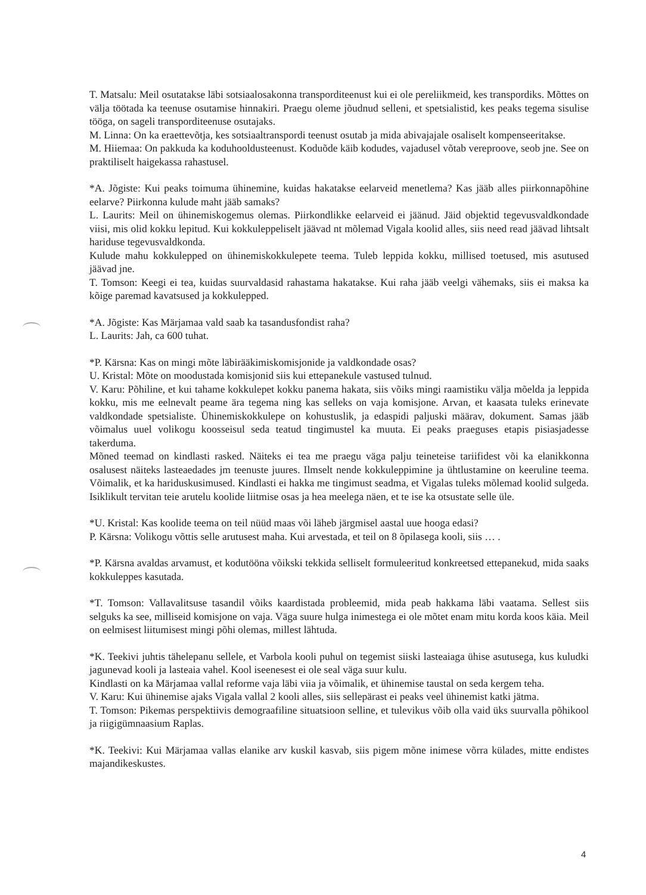T. Matsalu: Meil osutatakse läbi sotsiaalosakonna transporditeenust kui ei ole pereliikmeid, kes transpordiks. Mõttes on välja töötada ka teenuse osutamise hinnakiri. Praegu oleme jõudnud selleni, et spetsialistid, kes peaks tegema sisulise tööga, on sageli transporditeenuse osutajaks.
M. Linna: On ka eraettevõtja, kes sotsiaaltranspordi teenust osutab ja mida abivajajale osaliselt kompenseeritakse.
M. Hiiemaa: On pakkuda ka koduhooldusteenust. Koduõde käib kodudes, vajadusel võtab vereproove, seob jne. See on praktiliselt haigekassa rahastusel.
*A. Jõgiste: Kui peaks toimuma ühinemine, kuidas hakatakse eelarveid menetlema? Kas jääb alles piirkonnapõhine eelarve? Piirkonna kulude maht jääb samaks?
L. Laurits: Meil on ühinemiskogemus olemas. Piirkondlikke eelarveid ei jäänud. Jäid objektid tegevusvaldkondade viisi, mis olid kokku lepitud. Kui kokkuleppeliselt jäävad nt mõlemad Vigala koolid alles, siis need read jäävad lihtsalt hariduse tegevusvaldkonda.
Kulude mahu kokkulepped on ühinemiskokkulepete teema. Tuleb leppida kokku, millised toetused, mis asutused jäävad jne.
T. Tomson: Keegi ei tea, kuidas suurvaldasid rahastama hakatakse. Kui raha jääb veelgi vähemaks, siis ei maksa ka kõige paremad kavatsused ja kokkulepped.
*A. Jõgiste: Kas Märjamaa vald saab ka tasandusfondist raha?
L. Laurits: Jah, ca 600 tuhat.
*P. Kärsna: Kas on mingi mõte läbirääkimiskomisjonide ja valdkondade osas?
U. Kristal: Mõte on moodustada komisjonid siis kui ettepanekule vastused tulnud.
V. Karu: Põhiline, et kui tahame kokkulepet kokku panema hakata, siis võiks mingi raamistiku välja mõelda ja leppida kokku, mis me eelnevalt peame ära tegema ning kas selleks on vaja komisjone. Arvan, et kaasata tuleks erinevate valdkondade spetsialiste. Ühinemiskokkulepe on kohustuslik, ja edaspidi paljuski määrav, dokument. Samas jääb võimalus uuel volikogu koosseisul seda teatud tingimustel ka muuta. Ei peaks praeguses etapis pisiasjadesse takerduma.
Mõned teemad on kindlasti rasked. Näiteks ei tea me praegu väga palju teineteise tariifidest või ka elanikkonna osalusest näiteks lasteaedades jm teenuste juures. Ilmselt nende kokkuleppimine ja ühtlustamine on keeruline teema. Võimalik, et ka hariduskusimused. Kindlasti ei hakka me tingimust seadma, et Vigalas tuleks mõlemad koolid sulgeda. Isiklikult tervitan teie arutelu koolide liitmise osas ja hea meelega näen, et te ise ka otsustate selle üle.
*U. Kristal: Kas koolide teema on teil nüüd maas või läheb järgmisel aastal uue hooga edasi?
P. Kärsna: Volikogu võttis selle arutusest maha. Kui arvestada, et teil on 8 õpilasega kooli, siis … .
*P. Kärsna avaldas arvamust, et kodutööna võikski tekkida selliselt formuleeritud konkreetsed ettepanekud, mida saaks kokkuleppes kasutada.
*T. Tomson: Vallavalitsuse tasandil võiks kaardistada probleemid, mida peab hakkama läbi vaatama. Sellest siis selguks ka see, milliseid komisjone on vaja. Väga suure hulga inimestega ei ole mõtet enam mitu korda koos käia. Meil on eelmisest liitumisest mingi põhi olemas, millest lähtuda.
*K. Teekivi juhtis tähelepanu sellele, et Varbola kooli puhul on tegemist siiski lasteaiaga ühise asutusega, kus kuludki jagunevad kooli ja lasteaia vahel. Kool iseenesest ei ole seal väga suur kulu.
Kindlasti on ka Märjamaa vallal reforme vaja läbi viia ja võimalik, et ühinemise taustal on seda kergem teha.
V. Karu: Kui ühinemise ajaks Vigala vallal 2 kooli alles, siis sellepärast ei peaks veel ühinemist katki jätma.
T. Tomson: Pikemas perspektiivis demograafiline situatsioon selline, et tulevikus võib olla vaid üks suurvalla põhikool ja riigigümnaasium Raplas.
*K. Teekivi: Kui Märjamaa vallas elanike arv kuskil kasvab, siis pigem mõne inimese võrra külades, mitte endistes majandikeskustes.
4